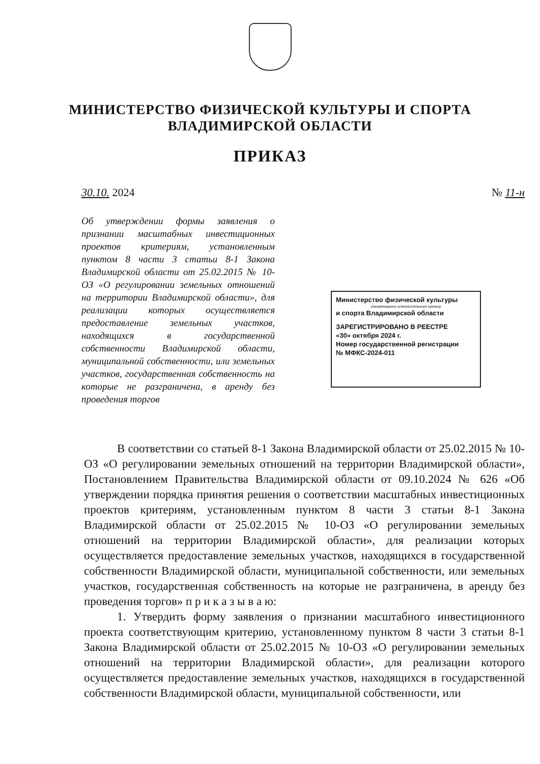МИНИСТЕРСТВО ФИЗИЧЕСКОЙ КУЛЬТУРЫ И СПОРТА
ВЛАДИМИРСКОЙ ОБЛАСТИ
ПРИКАЗ
30.10. 2024 № 11-н
Об утверждении формы заявления о признании масштабных инвестиционных проектов критериям, установленным пунктом 8 части 3 статьи 8-1 Закона Владимирской области от 25.02.2015 № 10-ОЗ «О регулировании земельных отношений на территории Владимирской области», для реализации которых осуществляется предоставление земельных участков, находящихся в государственной собственности Владимирской области, муниципальной собственности, или земельных участков, государственная собственность на которые не разграничена, в аренду без проведения торгов
Министерство физической культуры
(наименование исполнительного органа)
и спорта Владимирской области
ЗАРЕГИСТРИРОВАНО В РЕЕСТРЕ
«30» октября 2024 г.
Номер государственной регистрации
№ МФКС-2024-011
В соответствии со статьей 8-1 Закона Владимирской области от 25.02.2015 № 10-ОЗ «О регулировании земельных отношений на территории Владимирской области», Постановлением Правительства Владимирской области от 09.10.2024 № 626 «Об утверждении порядка принятия решения о соответствии масштабных инвестиционных проектов критериям, установленным пунктом 8 части 3 статьи 8-1 Закона Владимирской области от 25.02.2015 № 10-ОЗ «О регулировании земельных отношений на территории Владимирской области», для реализации которых осуществляется предоставление земельных участков, находящихся в государственной собственности Владимирской области, муниципальной собственности, или земельных участков, государственная собственность на которые не разграничена, в аренду без проведения торгов» п р и к а з ы в а ю:
1. Утвердить форму заявления о признании масштабного инвестиционного проекта соответствующим критерию, установленному пунктом 8 части 3 статьи 8-1 Закона Владимирской области от 25.02.2015 № 10-ОЗ «О регулировании земельных отношений на территории Владимирской области», для реализации которого осуществляется предоставление земельных участков, находящихся в государственной собственности Владимирской области, муниципальной собственности, или